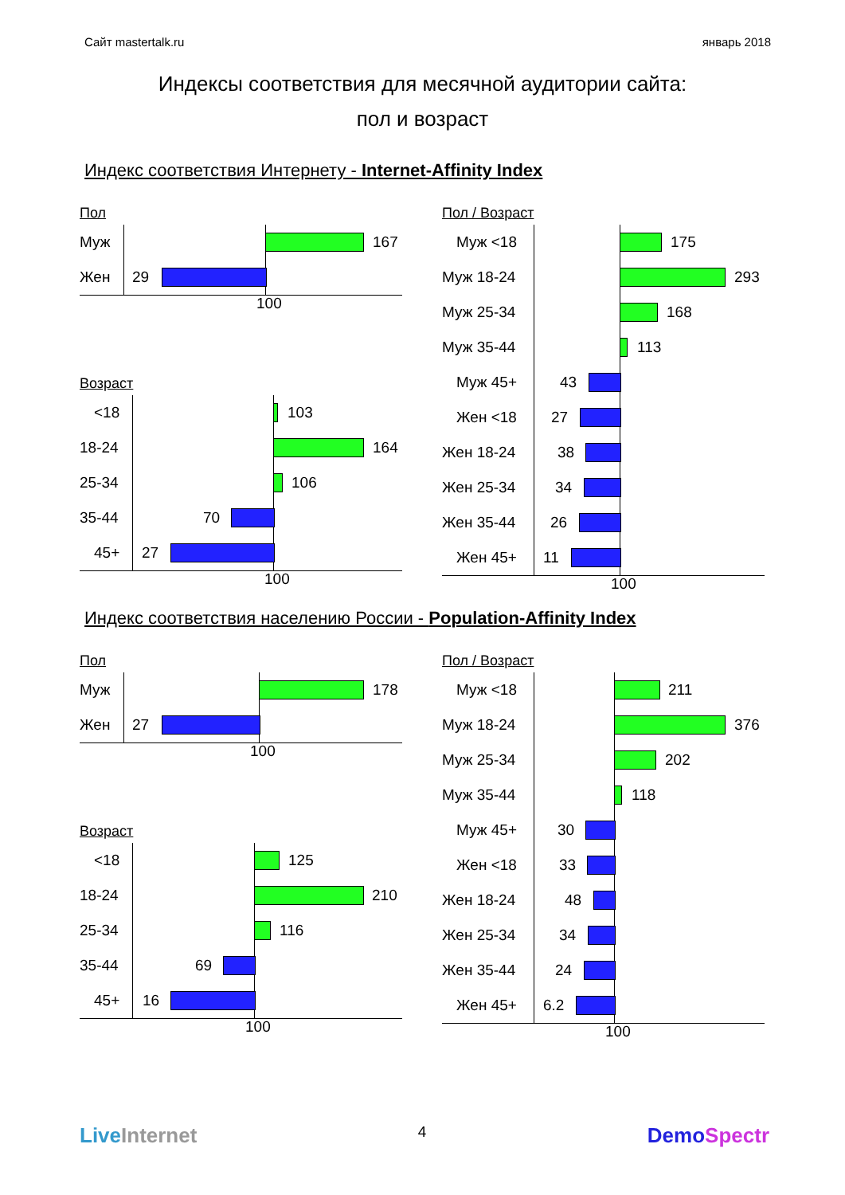Сайт mastertalk.ru январь 2018
Индексы соответствия для месячной аудитории сайта:
пол и возраст
Индекс соответствия Интернету - Internet-Affinity Index
Пол
Муж 167
Жен 29
100
Возраст
<18 103
18-24 164
25-34 106
35-44 70
45+ 27
100
Пол / Возраст
Муж <18 175
Муж 18-24 293
Муж 25-34 168
Муж 35-44 113
Муж 45+ 43
Жен <18 27
Жен 18-24 38
Жен 25-34 34
Жен 35-44 26
Жен 45+ 11
100
Индекс соответствия населению России - Population-Affinity Index
Пол
Муж 178
Жен 27
100
Возраст
<18 125
18-24 210
25-34 116
35-44 69
45+ 16
100
Пол / Возраст
Муж <18 211
Муж 18-24 376
Муж 25-34 202
Муж 35-44 118
Муж 45+ 30
Жен <18 33
Жен 18-24 48
Жен 25-34 34
Жен 35-44 24
Жен 45+ 6.2
100
Live Internet 4 DemoSpectr